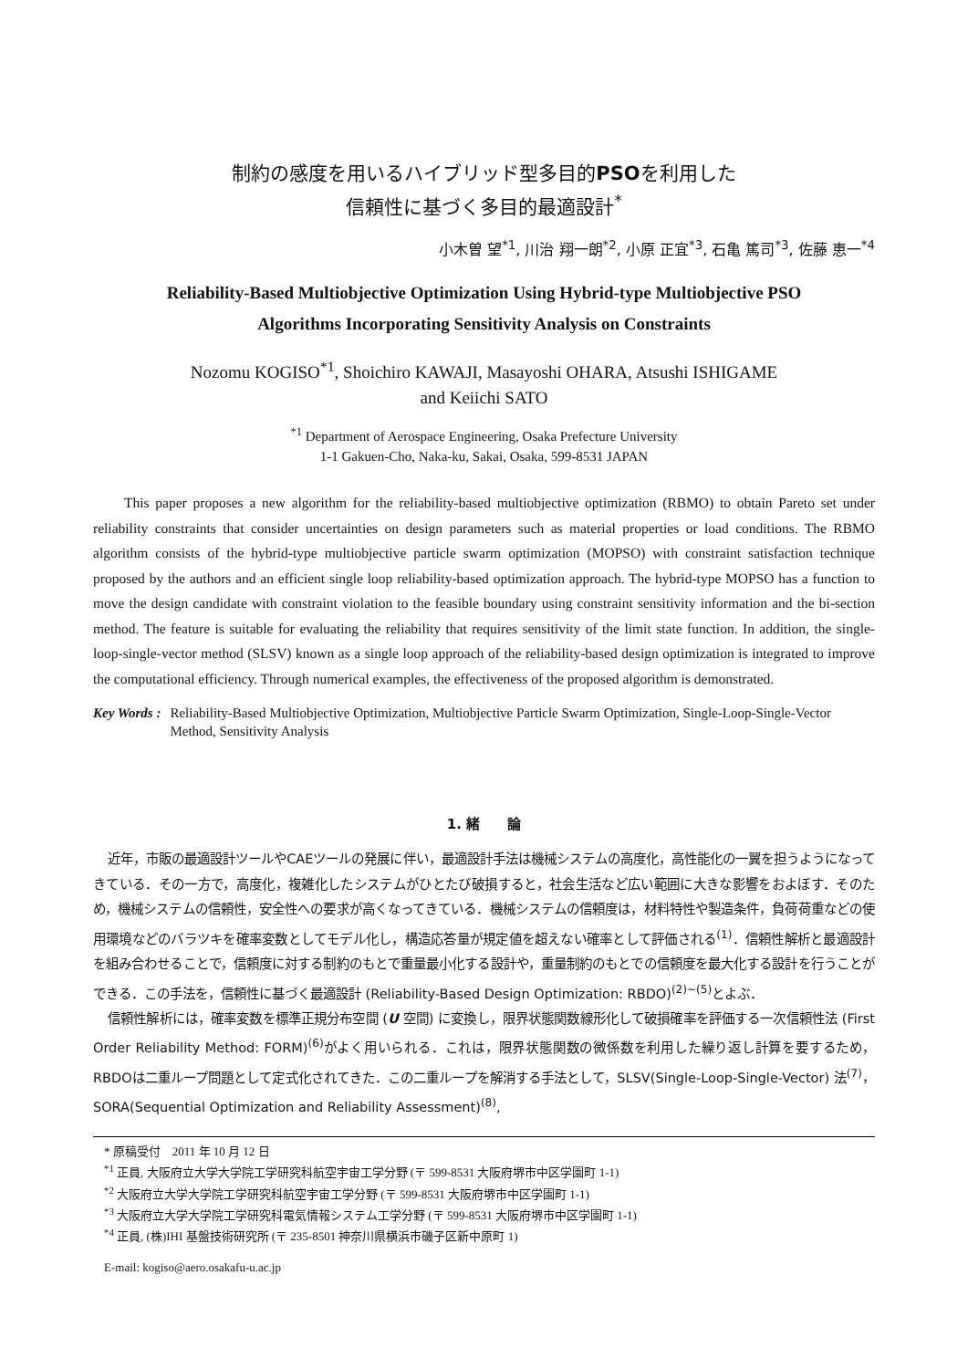制約の感度を用いるハイブリッド型多目的PSOを利用した
信頼性に基づく多目的最適設計<sup>*</sup>
小木曽 望<sup>*1</sup>, 川治 翔一朗<sup>*2</sup>, 小原 正宜<sup>*3</sup>, 石亀 篤司<sup>*3</sup>, 佐藤 恵一<sup>*4</sup>
Reliability-Based Multiobjective Optimization Using Hybrid-type Multiobjective PSO
Algorithms Incorporating Sensitivity Analysis on Constraints
Nozomu KOGISO<sup>*1</sup>, Shoichiro KAWAJI, Masayoshi OHARA, Atsushi ISHIGAME
and Keiichi SATO
<sup>*1</sup> Department of Aerospace Engineering, Osaka Prefecture University
1-1 Gakuen-Cho, Naka-ku, Sakai, Osaka, 599-8531 JAPAN
This paper proposes a new algorithm for the reliability-based multiobjective optimization (RBMO) to obtain Pareto set under reliability constraints that consider uncertainties on design parameters such as material properties or load conditions. The RBMO algorithm consists of the hybrid-type multiobjective particle swarm optimization (MOPSO) with constraint satisfaction technique proposed by the authors and an efficient single loop reliability-based optimization approach. The hybrid-type MOPSO has a function to move the design candidate with constraint violation to the feasible boundary using constraint sensitivity information and the bi-section method. The feature is suitable for evaluating the reliability that requires sensitivity of the limit state function. In addition, the single-loop-single-vector method (SLSV) known as a single loop approach of the reliability-based design optimization is integrated to improve the computational efficiency. Through numerical examples, the effectiveness of the proposed algorithm is demonstrated.
Key Words : Reliability-Based Multiobjective Optimization, Multiobjective Particle Swarm Optimization, Single-Loop-Single-Vector Method, Sensitivity Analysis
1. 緒　　論
近年，市販の最適設計ツールやCAEツールの発展に伴い，最適設計手法は機械システムの高度化，高性能化の一翼を担うようになってきている．その一方で，高度化，複雑化したシステムがひとたび破損すると，社会生活など広い範囲に大きな影響をおよぼす．そのため，機械システムの信頼性，安全性への要求が高くなってきている．機械システムの信頼度は，材料特性や製造条件，負荷荷重などの使用環境などのバラツキを確率変数としてモデル化し，構造応答量が規定値を超えない確率として評価される<sup>(1)</sup>．信頼性解析と最適設計を組み合わせることで，信頼度に対する制約のもとで重量最小化する設計や，重量制約のもとでの信頼度を最大化する設計を行うことができる．この手法を，信頼性に基づく最適設計 (Reliability-Based Design Optimization: RBDO)<sup>(2)~(5)</sup>とよぶ．
信頼性解析には，確率変数を標準正規分布空間 (U 空間) に変換し，限界状態関数線形化して破損確率を評価する一次信頼性法 (First Order Reliability Method: FORM)<sup>(6)</sup>がよく用いられる．これは，限界状態関数の微係数を利用した繰り返し計算を要するため，RBDOは二重ループ問題として定式化されてきた．この二重ループを解消する手法として，SLSV(Single-Loop-Single-Vector) 法<sup>(7)</sup>，SORA(Sequential Optimization and Reliability Assessment)<sup>(8)</sup>,
* 原稿受付　2011 年 10 月 12 日
<sup>*1</sup> 正員, 大阪府立大学大学院工学研究科航空宇宙工学分野 (〒 599-8531 大阪府堺市中区学園町 1-1)
<sup>*2</sup> 大阪府立大学大学院工学研究科航空宇宙工学分野 (〒 599-8531 大阪府堺市中区学園町 1-1)
<sup>*3</sup> 大阪府立大学大学院工学研究科電気情報システム工学分野 (〒 599-8531 大阪府堺市中区学園町 1-1)
<sup>*4</sup> 正員, (株)IHI 基盤技術研究所 (〒 235-8501 神奈川県横浜市磯子区新中原町 1)
E-mail: kogiso@aero.osakafu-u.ac.jp